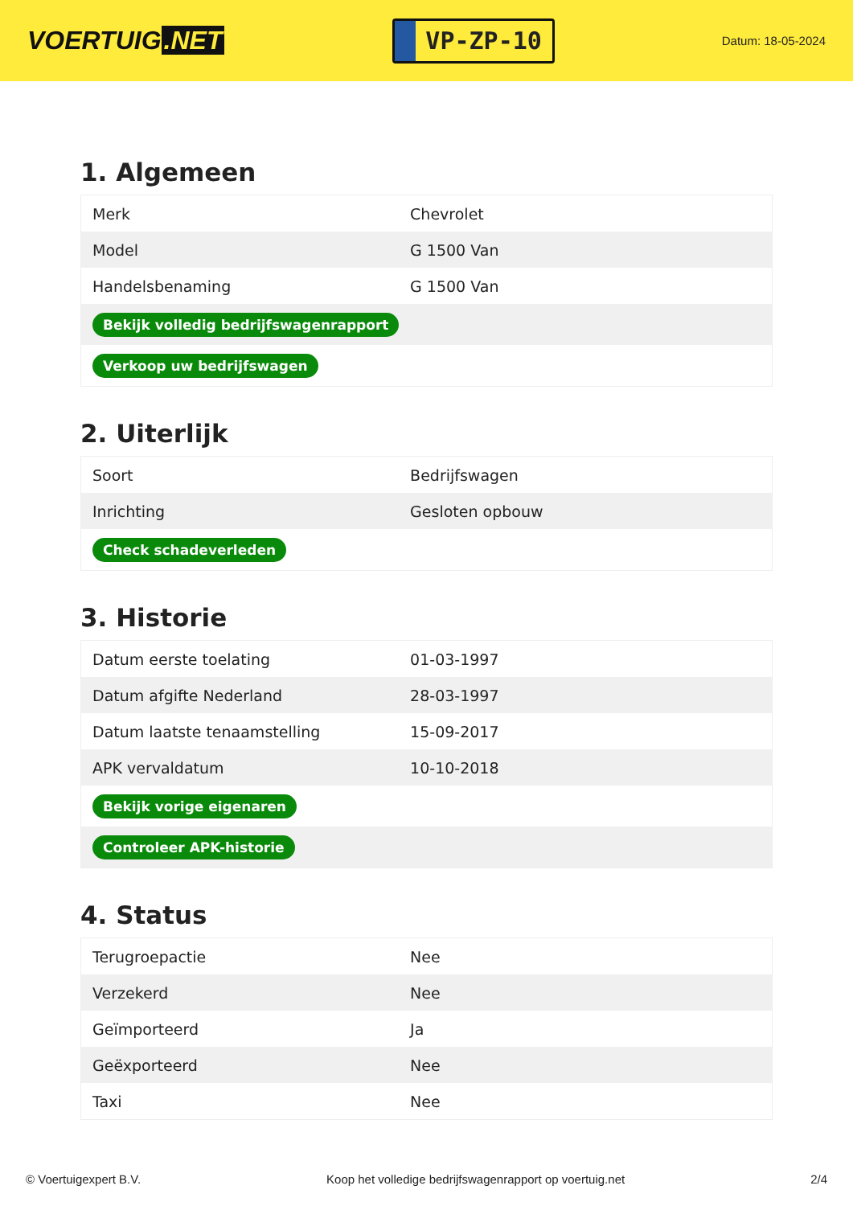VOERTUIG.NET
VP-ZP-10
Datum: 18-05-2024
1. Algemeen
| Merk | Chevrolet |
| Model | G 1500 Van |
| Handelsbenaming | G 1500 Van |
| Bekijk volledig bedrijfswagenrapport | |
| Verkoop uw bedrijfswagen | |
2. Uiterlijk
| Soort | Bedrijfswagen |
| Inrichting | Gesloten opbouw |
| Check schadeverleden | |
3. Historie
| Datum eerste toelating | 01-03-1997 |
| Datum afgifte Nederland | 28-03-1997 |
| Datum laatste tenaamstelling | 15-09-2017 |
| APK vervaldatum | 10-10-2018 |
| Bekijk vorige eigenaren | |
| Controleer APK-historie | |
4. Status
| Terugroepactie | Nee |
| Verzekerd | Nee |
| Geïmporteerd | Ja |
| Geëxporteerd | Nee |
| Taxi | Nee |
© Voertuigexpert B.V. Koop het volledige bedrijfswagenrapport op voertuig.net 2/4